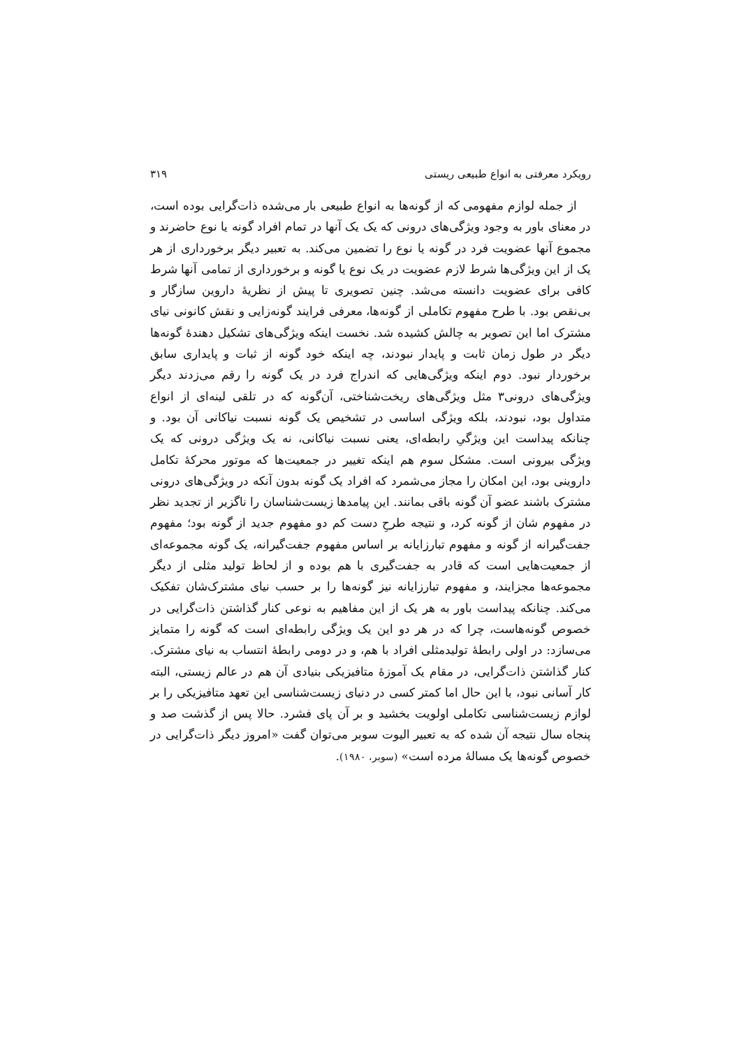رویکرد معرفتی به انواع طبیعی ریستی ۳۱۹
از جمله لوازم مفهومی که از گونه‌ها به انواع طبیعی بار می‌شده ذات‌گرایی بوده است، در معنای باور به وجود ویژگی‌های درونی که یک یک آنها در تمام افراد گونه یا نوع حاضرند و مجموع آنها عضویت فرد در گونه یا نوع را تضمین می‌کند. به تعبیر دیگر برخورداری از هر یک از این ویژگی‌ها شرط لازم عضویت در یک نوع یا گونه و برخورداری از تمامی آنها شرط کافی برای عضویت دانسته می‌شد. چنین تصویری تا پیش از نظریهٔ داروین سازگار و بی‌نقص بود. با طرح مفهوم تکاملی از گونه‌ها، معرفی فرایند گونه‌زایی و نقش کانونی نیای مشترک اما این تصویر به چالش کشیده شد. نخست اینکه ویژگی‌های تشکیل دهندهٔ گونه‌ها دیگر در طول زمان ثابت و پایدار نبودند، چه اینکه خود گونه از ثبات و پایداری سابق برخوردار نبود. دوم اینکه ویژگی‌هایی که اندراج فرد در یک گونه را رقم می‌زدند دیگر ویژگی‌های درونی۳ مثل ویژگی‌های ریخت‌شناختی، آن‌گونه که در تلقی لینه‌ای از انواع متداول بود، نبودند، بلکه ویژگی اساسی در تشخیص یک گونه نسبت نیاکانی آن بود. و چنانکه پیداست این ویژگیِ رابطه‌ای، یعنی نسبت نیاکانی، نه یک ویژگی درونی که یک ویژگی بیرونی است. مشکل سوم هم اینکه تغییر در جمعیت‌ها که موتور محرکهٔ تکامل داروینی بود، این امکان را مجاز می‌شمرد که افراد یک گونه بدون آنکه در ویژگی‌های درونی مشترک باشند عضو آن گونه باقی بمانند. این پیامدها زیست‌شناسان را ناگزیر از تجدید نظر در مفهوم شان از گونه کرد، و نتیجه طرحِ دست کم دو مفهوم جدید از گونه بود؛ مفهوم جفت‌گیرانه از گونه و مفهوم تبارزایانه بر اساس مفهوم جفت‌گیرانه، یک گونه مجموعه‌ای از جمعیت‌هایی است که قادر به جفت‌گیری با هم بوده و از لحاظ تولید مثلی از دیگر مجموعه‌ها مجزایند، و مفهوم تبارزایانه نیز گونه‌ها را بر حسب نیای مشترک‌شان تفکیک می‌کند. چنانکه پیداست باور به هر یک از این مفاهیم به نوعی کنار گذاشتن ذات‌گرایی در خصوص گونه‌هاست، چرا که در هر دو این یک ویژگی رابطه‌ای است که گونه را متمایز می‌سازد: در اولی رابطهٔ تولیدمثلی افراد با هم، و در دومی رابطهٔ انتساب به نیای مشترک. کنار گذاشتن ذات‌گرایی، در مقام یک آموزهٔ متافیزیکی بنیادی آن هم در عالم زیستی، البته کار آسانی نبود، با این حال اما کمتر کسی در دنیای زیست‌شناسی این تعهد متافیزیکی را بر لوازم زیست‌شناسی تکاملی اولویت بخشید و بر آن پای فشرد. حالا پس از گذشت صد و پنجاه سال نتیجه آن شده که به تعبیر الیوت سوبر می‌توان گفت «امروز دیگر ذات‌گرایی در خصوص گونه‌ها یک مسالهٔ مرده است» (سوبر، ۱۹۸۰).